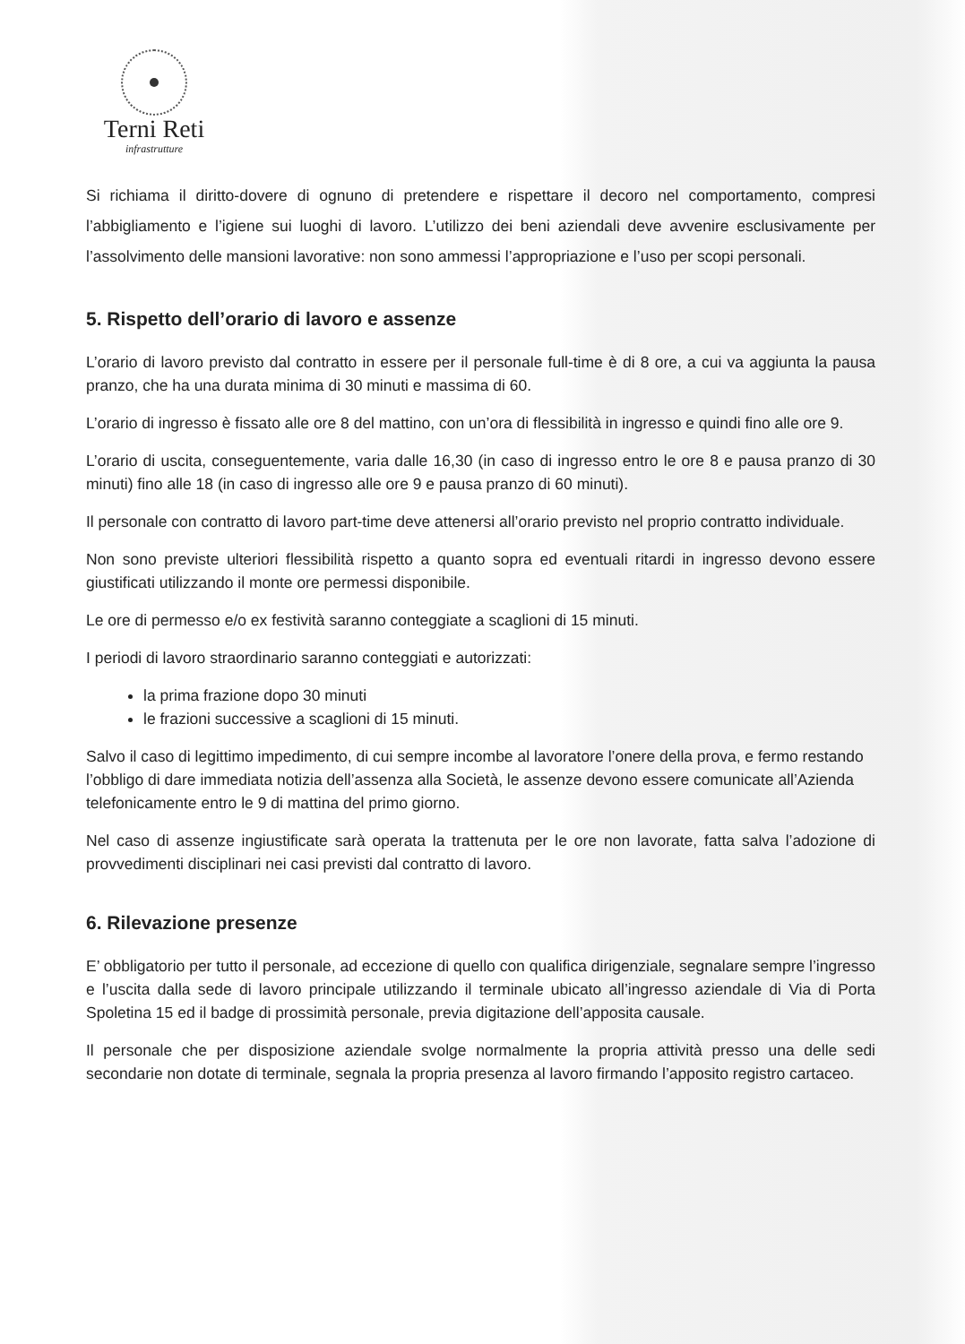Terni Reti
infrastrutture
Si richiama il diritto-dovere di ognuno di pretendere e rispettare il decoro nel comportamento, compresi l’abbigliamento e l’igiene sui luoghi di lavoro. L’utilizzo dei beni aziendali deve avvenire esclusivamente per l’assolvimento delle mansioni lavorative: non sono ammessi l’appropriazione e l’uso per scopi personali.
5. Rispetto dell’orario di lavoro e assenze
L’orario di lavoro previsto dal contratto in essere per il personale full-time è di 8 ore, a cui va aggiunta la pausa pranzo, che ha una durata minima di 30 minuti e massima di 60.
L’orario di ingresso è fissato alle ore 8 del mattino, con un’ora di flessibilità in ingresso e quindi fino alle ore 9.
L’orario di uscita, conseguentemente, varia dalle 16,30 (in caso di ingresso entro le ore 8 e pausa pranzo di 30 minuti) fino alle 18 (in caso di ingresso alle ore 9 e pausa pranzo di 60 minuti).
Il personale con contratto di lavoro part-time deve attenersi all’orario previsto nel proprio contratto individuale.
Non sono previste ulteriori flessibilità rispetto a quanto sopra ed eventuali ritardi in ingresso devono essere giustificati utilizzando il monte ore permessi disponibile.
Le ore di permesso e/o ex festività saranno conteggiate a scaglioni di 15 minuti.
I periodi di lavoro straordinario saranno conteggiati e autorizzati:
la prima frazione dopo 30 minuti
le frazioni successive a scaglioni di 15 minuti.
Salvo il caso di legittimo impedimento, di cui sempre incombe al lavoratore l’onere della prova, e fermo restando l’obbligo di dare immediata notizia dell’assenza alla Società, le assenze devono essere comunicate all’Azienda telefonicamente entro le 9 di mattina del primo giorno.
Nel caso di assenze ingiustificate sarà operata la trattenuta per le ore non lavorate, fatta salva l’adozione di provvedimenti disciplinari nei casi previsti dal contratto di lavoro.
6. Rilevazione presenze
E’ obbligatorio per tutto il personale, ad eccezione di quello con qualifica dirigenziale, segnalare sempre l’ingresso e l’uscita dalla sede di lavoro principale utilizzando il terminale ubicato all’ingresso aziendale di Via di Porta Spoletina 15 ed il badge di prossimità personale, previa digitazione dell’apposita causale.
Il personale che per disposizione aziendale svolge normalmente la propria attività presso una delle sedi secondarie non dotate di terminale, segnala la propria presenza al lavoro firmando l’apposito registro cartaceo.